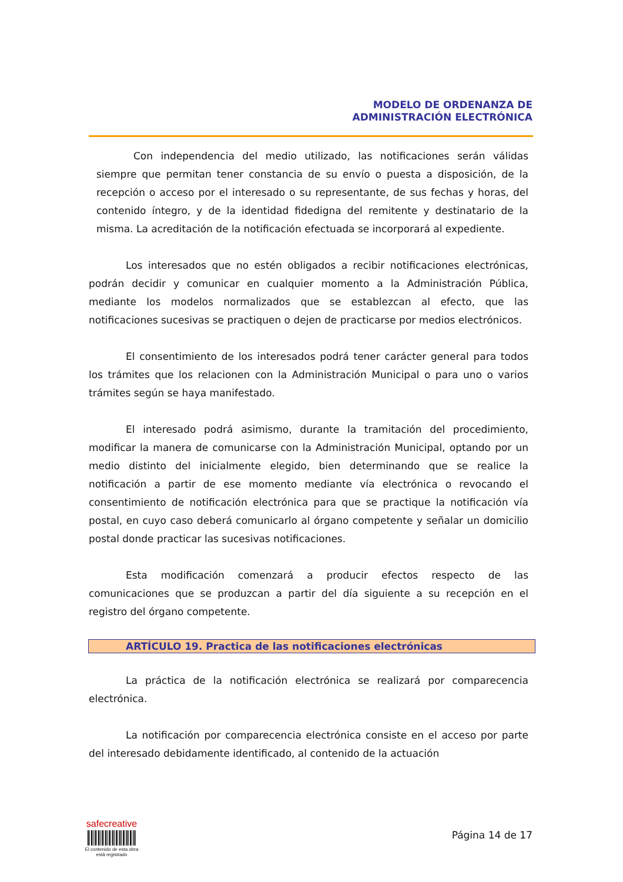MODELO DE ORDENANZA DE
ADMINISTRACIÓN ELECTRÓNICA
Con independencia del medio utilizado, las notificaciones serán válidas siempre que permitan tener constancia de su envío o puesta a disposición, de la recepción o acceso por el interesado o su representante, de sus fechas y horas, del contenido íntegro, y de la identidad fidedigna del remitente y destinatario de la misma. La acreditación de la notificación efectuada se incorporará al expediente.
Los interesados que no estén obligados a recibir notificaciones electrónicas, podrán decidir y comunicar en cualquier momento a la Administración Pública, mediante los modelos normalizados que se establezcan al efecto, que las notificaciones sucesivas se practiquen o dejen de practicarse por medios electrónicos.
El consentimiento de los interesados podrá tener carácter general para todos los trámites que los relacionen con la Administración Municipal o para uno o varios trámites según se haya manifestado.
El interesado podrá asimismo, durante la tramitación del procedimiento, modificar la manera de comunicarse con la Administración Municipal, optando por un medio distinto del inicialmente elegido, bien determinando que se realice la notificación a partir de ese momento mediante vía electrónica o revocando el consentimiento de notificación electrónica para que se practique la notificación vía postal, en cuyo caso deberá comunicarlo al órgano competente y señalar un domicilio postal donde practicar las sucesivas notificaciones.
Esta modificación comenzará a producir efectos respecto de las comunicaciones que se produzcan a partir del día siguiente a su recepción en el registro del órgano competente.
ARTÍCULO 19. Practica de las notificaciones electrónicas
La práctica de la notificación electrónica se realizará por comparecencia electrónica.
La notificación por comparecencia electrónica consiste en el acceso por parte del interesado debidamente identificado, al contenido de la actuación
safecreative
El contenido de esta obra
está registrado
Página 14 de 17